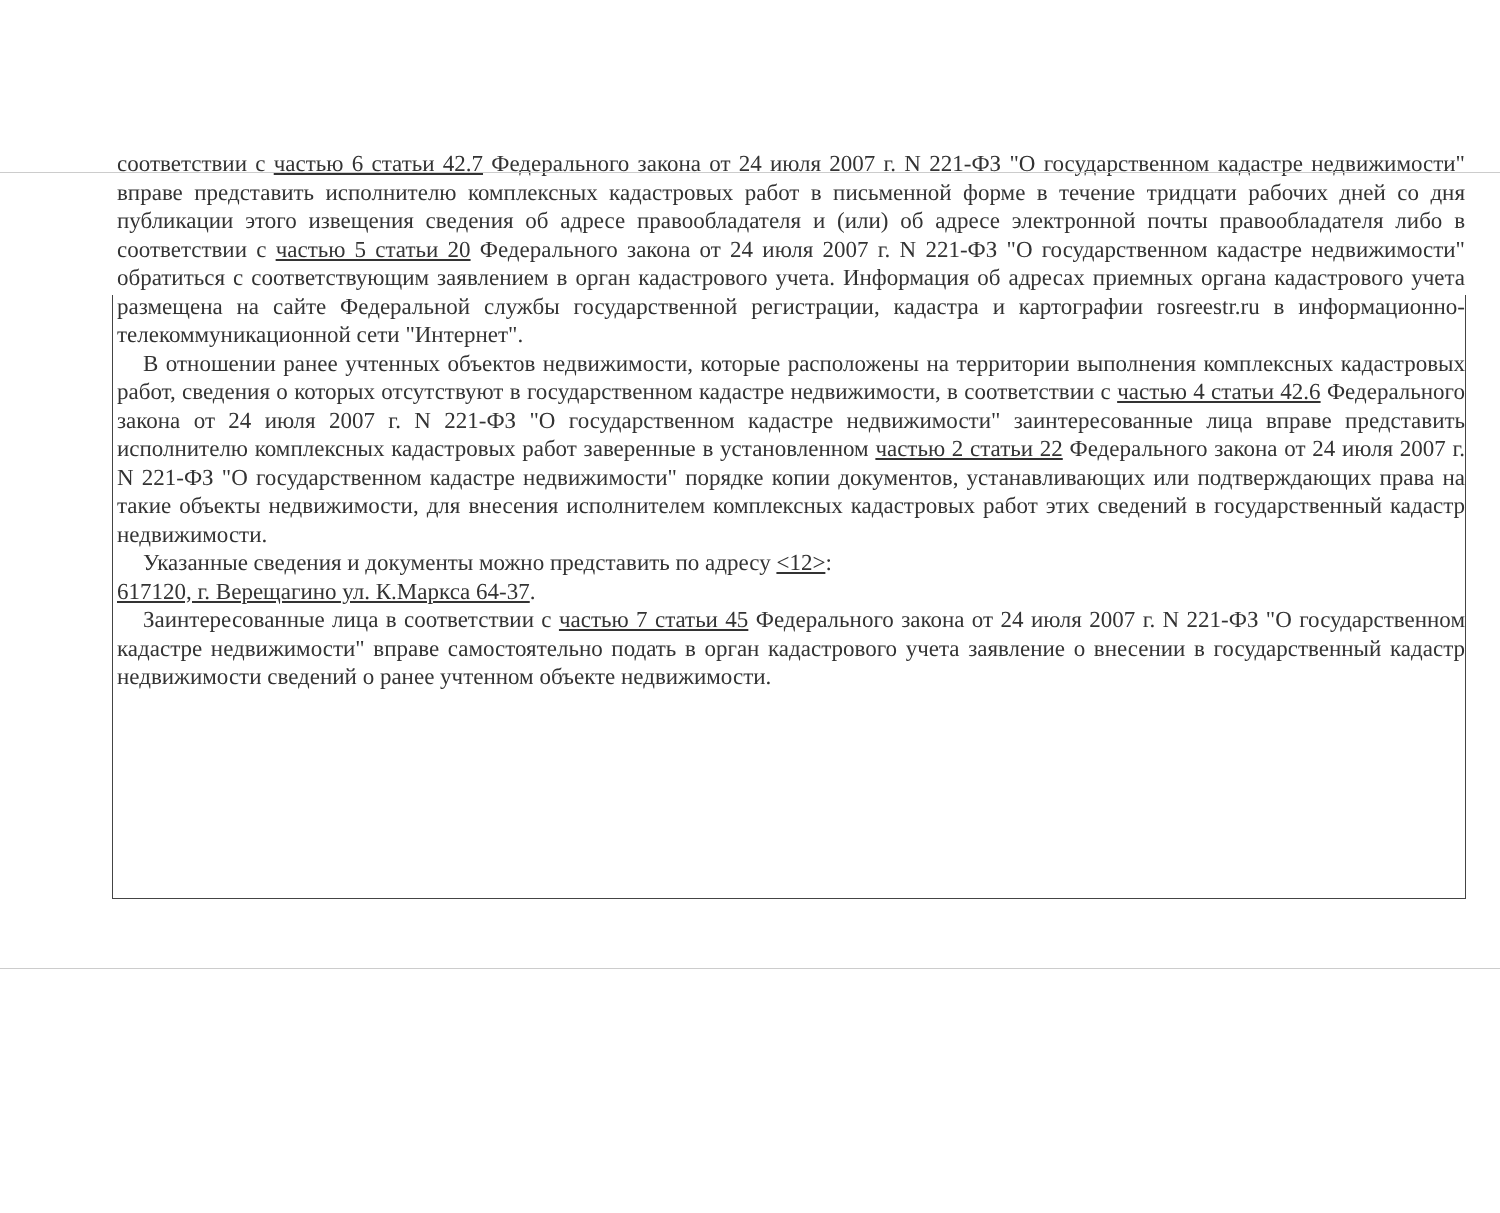соответствии с частью 6 статьи 42.7 Федерального закона от 24 июля 2007 г. N 221-ФЗ "О государственном кадастре недвижимости" вправе представить исполнителю комплексных кадастровых работ в письменной форме в течение тридцати рабочих дней со дня публикации этого извещения сведения об адресе правообладателя и (или) об адресе электронной почты правообладателя либо в соответствии с частью 5 статьи 20 Федерального закона от 24 июля 2007 г. N 221-ФЗ "О государственном кадастре недвижимости" обратиться с соответствующим заявлением в орган кадастрового учета. Информация об адресах приемных органа кадастрового учета размещена на сайте Федеральной службы государственной регистрации, кадастра и картографии rosreestr.ru в информационно-телекоммуникационной сети "Интернет".
В отношении ранее учтенных объектов недвижимости, которые расположены на территории выполнения комплексных кадастровых работ, сведения о которых отсутствуют в государственном кадастре недвижимости, в соответствии с частью 4 статьи 42.6 Федерального закона от 24 июля 2007 г. N 221-ФЗ "О государственном кадастре недвижимости" заинтересованные лица вправе представить исполнителю комплексных кадастровых работ заверенные в установленном частью 2 статьи 22 Федерального закона от 24 июля 2007 г. N 221-ФЗ "О государственном кадастре недвижимости" порядке копии документов, устанавливающих или подтверждающих права на такие объекты недвижимости, для внесения исполнителем комплексных кадастровых работ этих сведений в государственный кадастр недвижимости.
Указанные сведения и документы можно представить по адресу <12>:
617120, г. Верещагино ул. К.Маркса 64-37.
Заинтересованные лица в соответствии с частью 7 статьи 45 Федерального закона от 24 июля 2007 г. N 221-ФЗ "О государственном кадастре недвижимости" вправе самостоятельно подать в орган кадастрового учета заявление о внесении в государственный кадастр недвижимости сведений о ранее учтенном объекте недвижимости.